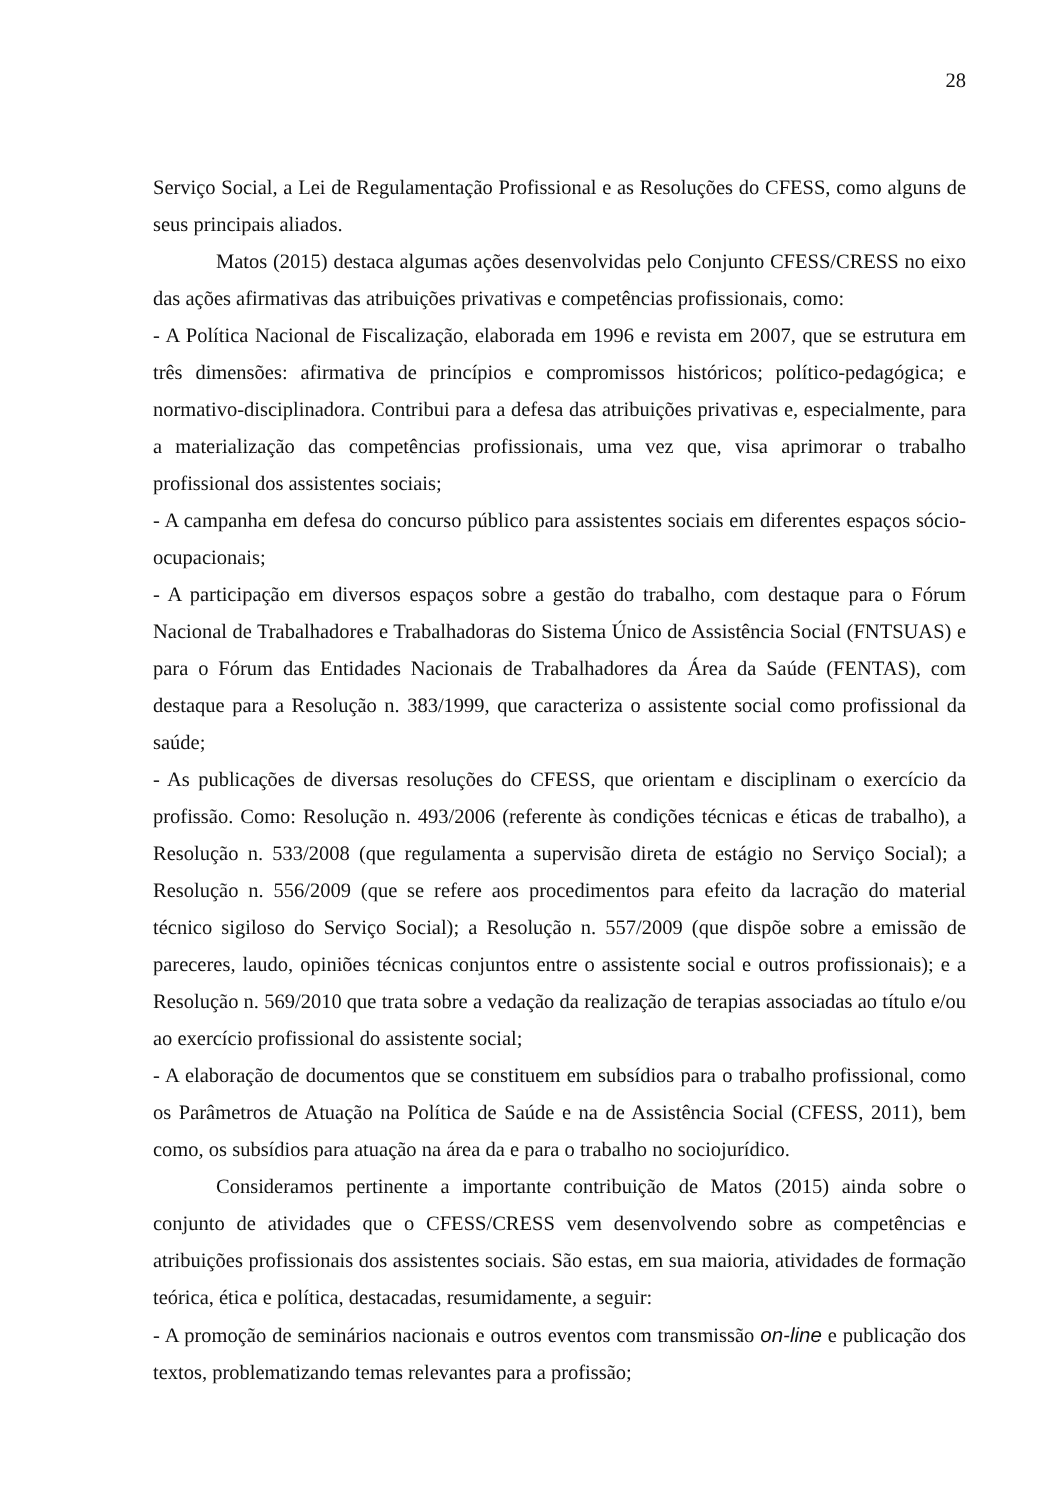28
Serviço Social, a Lei de Regulamentação Profissional e as Resoluções do CFESS, como alguns de seus principais aliados.
Matos (2015) destaca algumas ações desenvolvidas pelo Conjunto CFESS/CRESS no eixo das ações afirmativas das atribuições privativas e competências profissionais, como:
- A Política Nacional de Fiscalização, elaborada em 1996 e revista em 2007, que se estrutura em três dimensões: afirmativa de princípios e compromissos históricos; político-pedagógica; e normativo-disciplinadora. Contribui para a defesa das atribuições privativas e, especialmente, para a materialização das competências profissionais, uma vez que, visa aprimorar o trabalho profissional dos assistentes sociais;
- A campanha em defesa do concurso público para assistentes sociais em diferentes espaços sócio-ocupacionais;
- A participação em diversos espaços sobre a gestão do trabalho, com destaque para o Fórum Nacional de Trabalhadores e Trabalhadoras do Sistema Único de Assistência Social (FNTSUAS) e para o Fórum das Entidades Nacionais de Trabalhadores da Área da Saúde (FENTAS), com destaque para a Resolução n. 383/1999, que caracteriza o assistente social como profissional da saúde;
- As publicações de diversas resoluções do CFESS, que orientam e disciplinam o exercício da profissão. Como: Resolução n. 493/2006 (referente às condições técnicas e éticas de trabalho), a Resolução n. 533/2008 (que regulamenta a supervisão direta de estágio no Serviço Social); a Resolução n. 556/2009 (que se refere aos procedimentos para efeito da lacração do material técnico sigiloso do Serviço Social); a Resolução n. 557/2009 (que dispõe sobre a emissão de pareceres, laudo, opiniões técnicas conjuntos entre o assistente social e outros profissionais); e a Resolução n. 569/2010 que trata sobre a vedação da realização de terapias associadas ao título e/ou ao exercício profissional do assistente social;
- A elaboração de documentos que se constituem em subsídios para o trabalho profissional, como os Parâmetros de Atuação na Política de Saúde e na de Assistência Social (CFESS, 2011), bem como, os subsídios para atuação na área da e para o trabalho no sociojurídico.
Consideramos pertinente a importante contribuição de Matos (2015) ainda sobre o conjunto de atividades que o CFESS/CRESS vem desenvolvendo sobre as competências e atribuições profissionais dos assistentes sociais. São estas, em sua maioria, atividades de formação teórica, ética e política, destacadas, resumidamente, a seguir:
- A promoção de seminários nacionais e outros eventos com transmissão on-line e publicação dos textos, problematizando temas relevantes para a profissão;